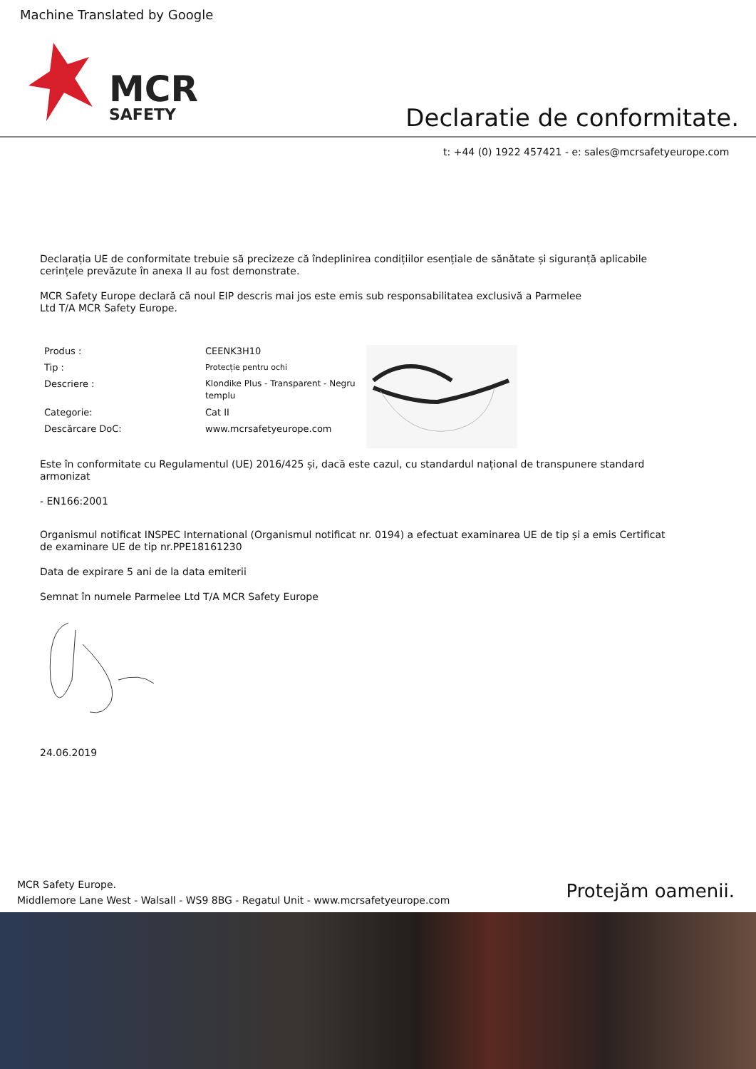Machine Translated by Google
MCR
SAFETY
Declaratie de conformitate.
t: +44 (0) 1922 457421 - e: sales@mcrsafetyeurope.com
Declarația UE de conformitate trebuie să precizeze că îndeplinirea condițiilor esențiale de sănătate și siguranță aplicabile cerințele prevăzute în anexa II au fost demonstrate.
MCR Safety Europe declară că noul EIP descris mai jos este emis sub responsabilitatea exclusivă a Parmelee
Ltd T/A MCR Safety Europe.
| Produs : | CEENK3H10 |
| Tip : | Protecție pentru ochi |
| Descriere : | Klondike Plus - Transparent - Negru templu |
| Categorie: | Cat II |
| Descărcare DoC: | www.mcrsafetyeurope.com |
Este în conformitate cu Regulamentul (UE) 2016/425 și, dacă este cazul, cu standardul național de transpunere standard armonizat
- EN166:2001
Organismul notificat INSPEC International (Organismul notificat nr. 0194) a efectuat examinarea UE de tip și a emis Certificat de examinare UE de tip nr.PPE18161230
Data de expirare 5 ani de la data emiterii
Semnat în numele Parmelee Ltd T/A MCR Safety Europe
24.06.2019
MCR Safety Europe.
Middlemore Lane West - Walsall - WS9 8BG - Regatul Unit - www.mcrsafetyeurope.com
Protejăm oamenii.